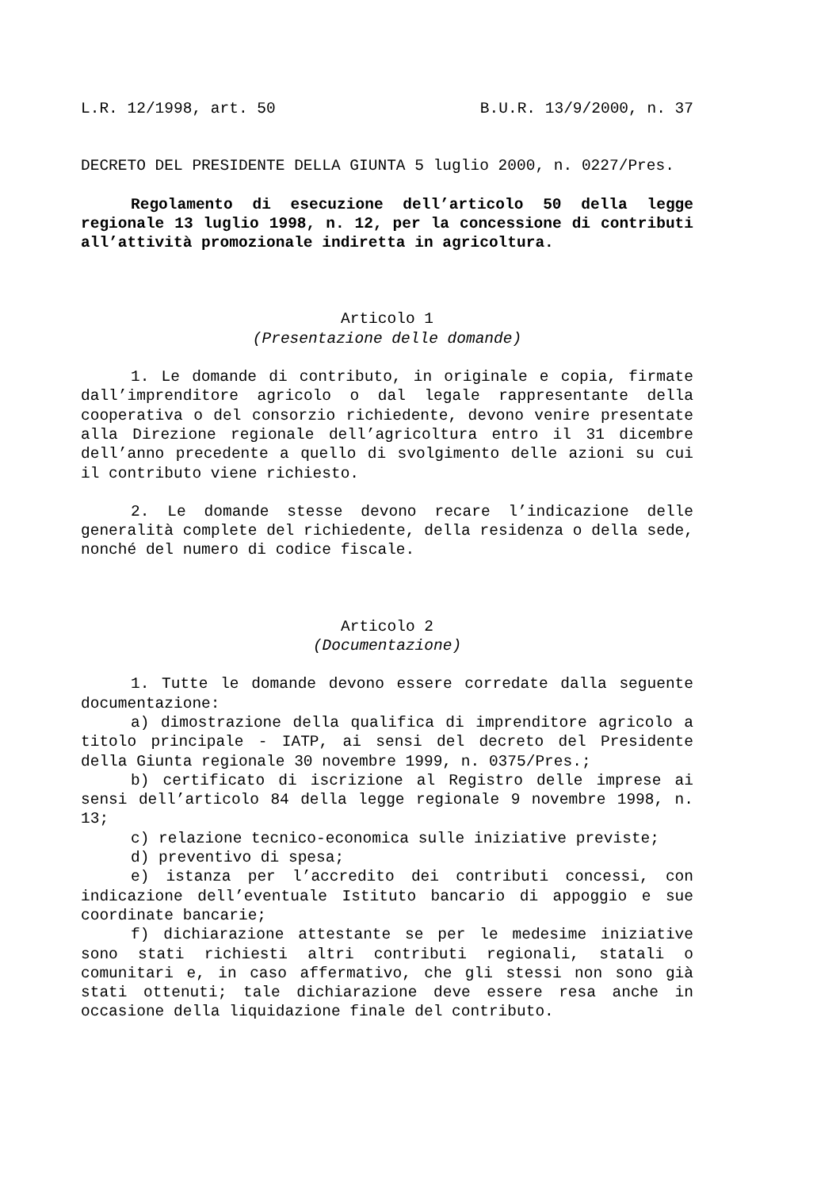L.R. 12/1998, art. 50 B.U.R. 13/9/2000, n. 37
DECRETO DEL PRESIDENTE DELLA GIUNTA 5 luglio 2000, n. 0227/Pres.
Regolamento di esecuzione dell’articolo 50 della legge regionale 13 luglio 1998, n. 12, per la concessione di contributi all’attività promozionale indiretta in agricoltura.
Articolo 1
(Presentazione delle domande)
1. Le domande di contributo, in originale e copia, firmate dall’imprenditore agricolo o dal legale rappresentante della cooperativa o del consorzio richiedente, devono venire presentate alla Direzione regionale dell’agricoltura entro il 31 dicembre dell’anno precedente a quello di svolgimento delle azioni su cui il contributo viene richiesto.
2. Le domande stesse devono recare l’indicazione delle generalità complete del richiedente, della residenza o della sede, nonché del numero di codice fiscale.
Articolo 2
(Documentazione)
1. Tutte le domande devono essere corredate dalla seguente documentazione:
a) dimostrazione della qualifica di imprenditore agricolo a titolo principale - IATP, ai sensi del decreto del Presidente della Giunta regionale 30 novembre 1999, n. 0375/Pres.;
b) certificato di iscrizione al Registro delle imprese ai sensi dell’articolo 84 della legge regionale 9 novembre 1998, n. 13;
c) relazione tecnico-economica sulle iniziative previste;
d) preventivo di spesa;
e) istanza per l’accredito dei contributi concessi, con indicazione dell’eventuale Istituto bancario di appoggio e sue coordinate bancarie;
f) dichiarazione attestante se per le medesime iniziative sono stati richiesti altri contributi regionali, statali o comunitari e, in caso affermativo, che gli stessi non sono già stati ottenuti; tale dichiarazione deve essere resa anche in occasione della liquidazione finale del contributo.